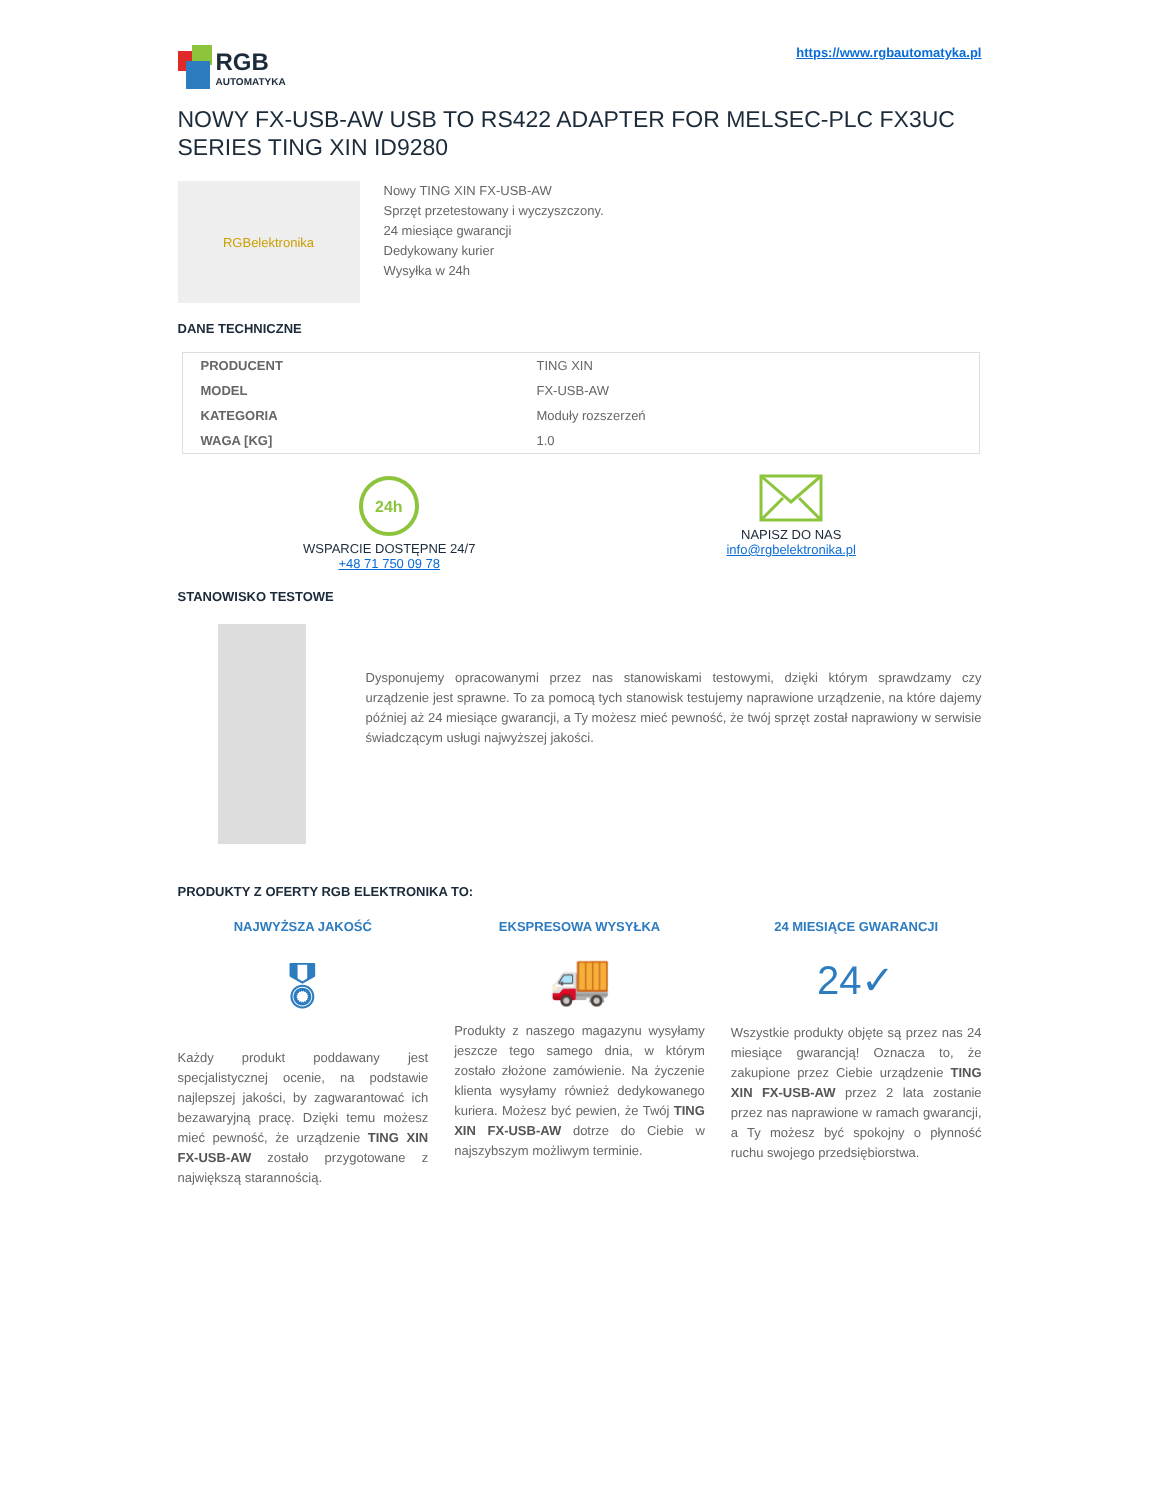RGB
AUTOMATYKA
https://www.rgbautomatyka.pl
NOWY FX-USB-AW USB TO RS422 ADAPTER FOR MELSEC-PLC FX3UC SERIES TING XIN ID9280
RGBelektronika
Nowy TING XIN FX-USB-AW
Sprzęt przetestowany i wyczyszczony.
24 miesiące gwarancji
Dedykowany kurier
Wysyłka w 24h
DANE TECHNICZNE
| PRODUCENT | TING XIN |
| MODEL | FX-USB-AW |
| KATEGORIA | Moduły rozszerzeń |
| WAGA [KG] | 1.0 |
24h
WSPARCIE DOSTĘPNE 24/7
+48 71 750 09 78
NAPISZ DO NAS
info@rgbelektronika.pl
STANOWISKO TESTOWE
Dysponujemy opracowanymi przez nas stanowiskami testowymi, dzięki którym sprawdzamy czy urządzenie jest sprawne. To za pomocą tych stanowisk testujemy naprawione urządzenie, na które dajemy później aż 24 miesiące gwarancji, a Ty możesz mieć pewność, że twój sprzęt został naprawiony w serwisie świadczącym usługi najwyższej jakości.
PRODUKTY Z OFERTY RGB ELEKTRONIKA TO:
NAJWYŻSZA JAKOŚĆ
🎖
Każdy produkt poddawany jest specjalistycznej ocenie, na podstawie najlepszej jakości, by zagwarantować ich bezawaryjną pracę. Dzięki temu możesz mieć pewność, że urządzenie TING XIN FX-USB-AW zostało przygotowane z największą starannością.
EKSPRESOWA WYSYŁKA
🚚
Produkty z naszego magazynu wysyłamy jeszcze tego samego dnia, w którym zostało złożone zamówienie. Na życzenie klienta wysyłamy również dedykowanego kuriera. Możesz być pewien, że Twój TING XIN FX-USB-AW dotrze do Ciebie w najszybszym możliwym terminie.
24 MIESIĄCE GWARANCJI
24✓
Wszystkie produkty objęte są przez nas 24 miesiące gwarancją! Oznacza to, że zakupione przez Ciebie urządzenie TING XIN FX-USB-AW przez 2 lata zostanie przez nas naprawione w ramach gwarancji, a Ty możesz być spokojny o płynność ruchu swojego przedsiębiorstwa.